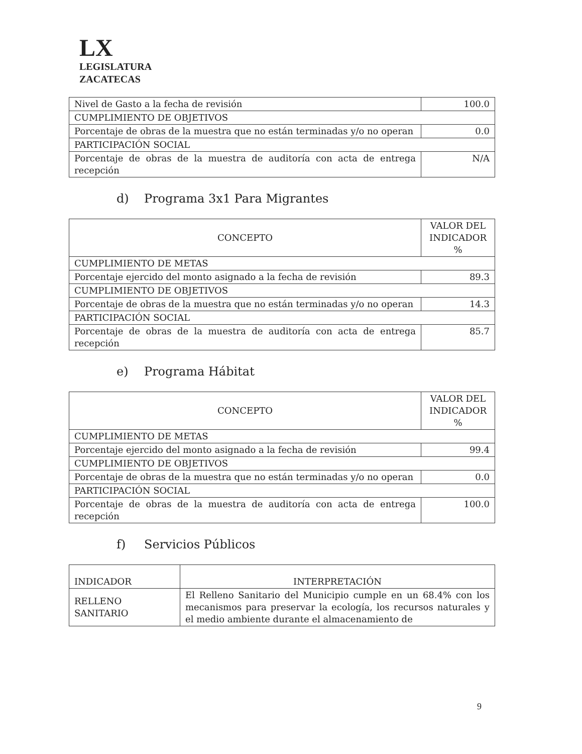LX
LEGISLATURA
ZACATECAS
| Nivel de Gasto a la fecha de revisión | 100.0 |
| CUMPLIMIENTO DE OBJETIVOS | |
| Porcentaje de obras de la muestra que no están terminadas y/o no operan | 0.0 |
| PARTICIPACIÓN SOCIAL | |
| Porcentaje de obras de la muestra de auditoría con acta de entrega recepción | N/A |
d) Programa 3x1 Para Migrantes
| CONCEPTO | VALOR DEL INDICADOR % |
| --- | --- |
| CUMPLIMIENTO DE METAS | |
| Porcentaje ejercido del monto asignado a la fecha de revisión | 89.3 |
| CUMPLIMIENTO DE OBJETIVOS | |
| Porcentaje de obras de la muestra que no están terminadas y/o no operan | 14.3 |
| PARTICIPACIÓN SOCIAL | |
| Porcentaje de obras de la muestra de auditoría con acta de entrega recepción | 85.7 |
e) Programa Hábitat
| CONCEPTO | VALOR DEL INDICADOR % |
| --- | --- |
| CUMPLIMIENTO DE METAS | |
| Porcentaje ejercido del monto asignado a la fecha de revisión | 99.4 |
| CUMPLIMIENTO DE OBJETIVOS | |
| Porcentaje de obras de la muestra que no están terminadas y/o no operan | 0.0 |
| PARTICIPACIÓN SOCIAL | |
| Porcentaje de obras de la muestra de auditoría con acta de entrega recepción | 100.0 |
f) Servicios Públicos
| INDICADOR | INTERPRETACIÓN |
| --- | --- |
| RELLENO SANITARIO | El Relleno Sanitario del Municipio cumple en un 68.4% con los mecanismos para preservar la ecología, los recursos naturales y el medio ambiente durante el almacenamiento de |
9